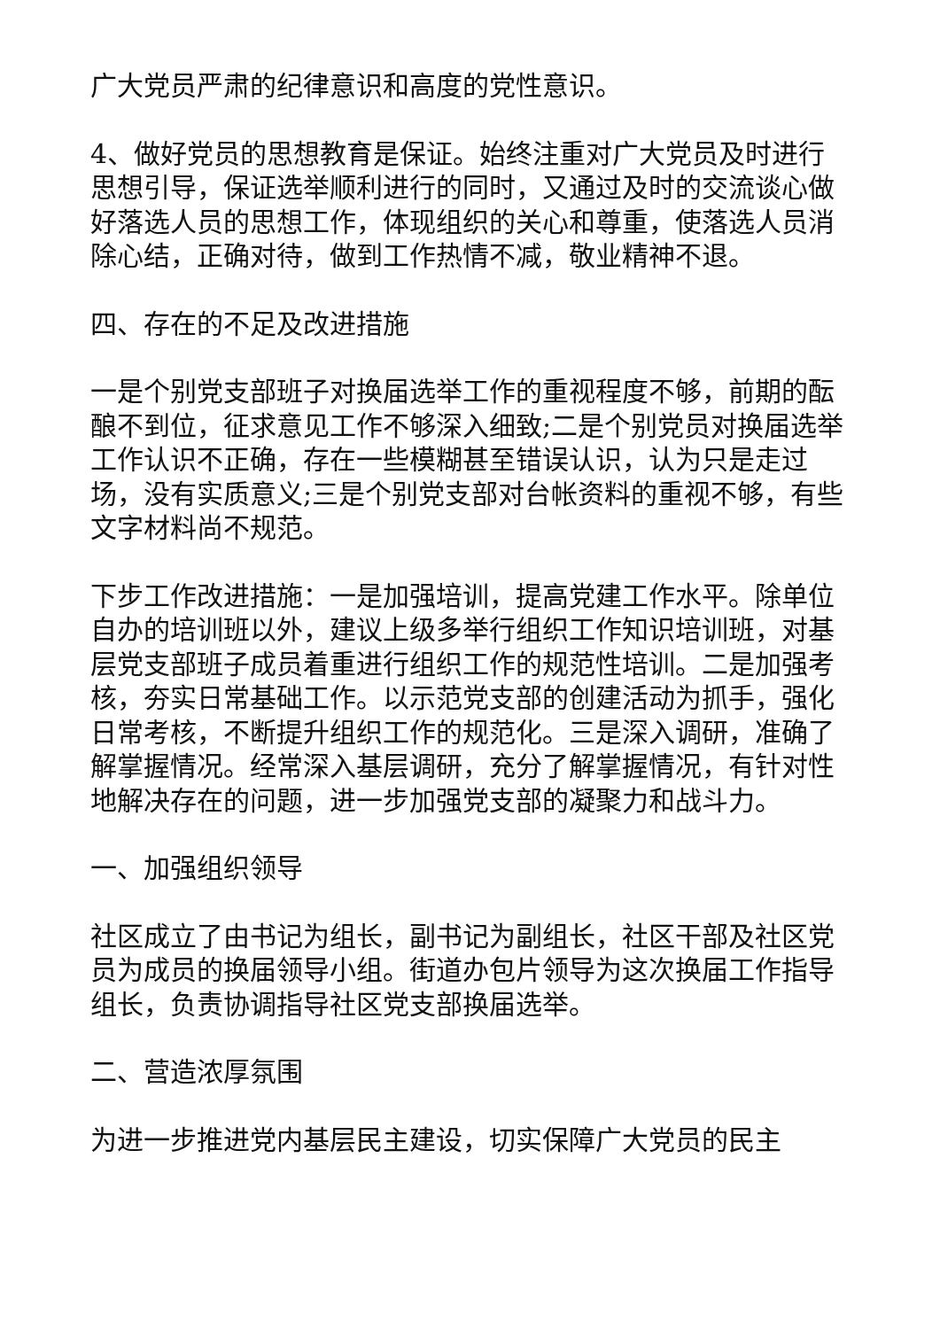广大党员严肃的纪律意识和高度的党性意识。
4、做好党员的思想教育是保证。始终注重对广大党员及时进行思想引导，保证选举顺利进行的同时，又通过及时的交流谈心做好落选人员的思想工作，体现组织的关心和尊重，使落选人员消除心结，正确对待，做到工作热情不减，敬业精神不退。
四、存在的不足及改进措施
一是个别党支部班子对换届选举工作的重视程度不够，前期的酝酿不到位，征求意见工作不够深入细致;二是个别党员对换届选举工作认识不正确，存在一些模糊甚至错误认识，认为只是走过场，没有实质意义;三是个别党支部对台帐资料的重视不够，有些文字材料尚不规范。
下步工作改进措施：一是加强培训，提高党建工作水平。除单位自办的培训班以外，建议上级多举行组织工作知识培训班，对基层党支部班子成员着重进行组织工作的规范性培训。二是加强考核，夯实日常基础工作。以示范党支部的创建活动为抓手，强化日常考核，不断提升组织工作的规范化。三是深入调研，准确了解掌握情况。经常深入基层调研，充分了解掌握情况，有针对性地解决存在的问题，进一步加强党支部的凝聚力和战斗力。
一、加强组织领导
社区成立了由书记为组长，副书记为副组长，社区干部及社区党员为成员的换届领导小组。街道办包片领导为这次换届工作指导组长，负责协调指导社区党支部换届选举。
二、营造浓厚氛围
为进一步推进党内基层民主建设，切实保障广大党员的民主